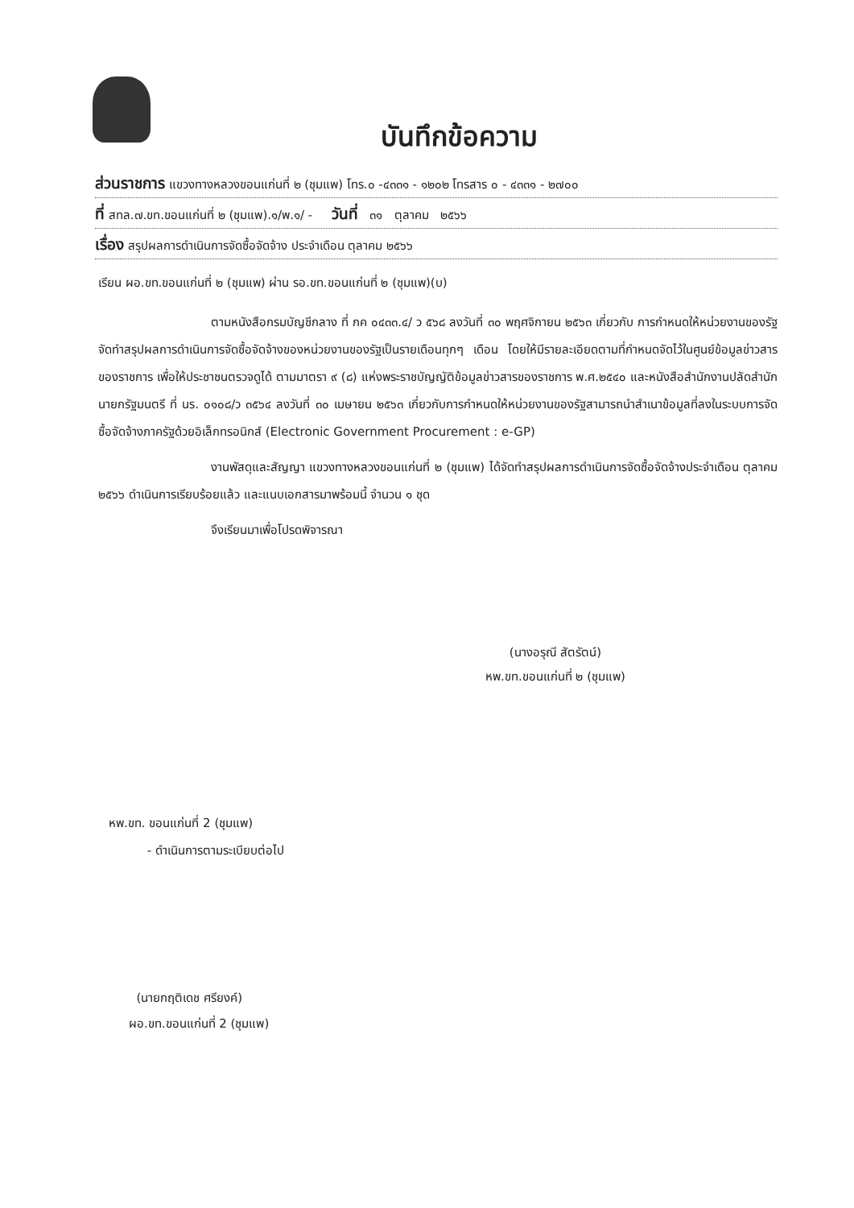บันทึกข้อความ
ส่วนราชการ แขวงทางหลวงขอนแก่นที่ ๒ (ชุมแพ) โทร.๐ -๔๓๓๑ - ๑๒๐๒ โทรสาร ๐ - ๔๓๓๑ - ๒๗๐๐
ที่ สทล.๗.ขท.ขอนแก่นที่ ๒ (ชุมแพ).๑/พ.๑/ - วันที่ ๓๑ ตุลาคม ๒๕๖๖
เรื่อง สรุปผลการดำเนินการจัดซื้อจัดจ้าง ประจำเดือน ตุลาคม ๒๕๖๖
เรียน ผอ.ขท.ขอนแก่นที่ ๒ (ชุมแพ) ผ่าน รอ.ขท.ขอนแก่นที่ ๒ (ชุมแพ)(บ)
ตามหนังสือกรมบัญชีกลาง ที่ กค ๐๔๓๓.๔/ ว ๕๖๘ ลงวันที่ ๓๐ พฤศจิกายน ๒๕๖๓ เกี่ยวกับ การกำหนดให้หน่วยงานของรัฐจัดทำสรุปผลการดำเนินการจัดซื้อจัดจ้างของหน่วยงานของรัฐเป็นรายเดือนทุกๆ เดือน โดยให้มีรายละเอียดตามที่กำหนดจัดไว้ในศูนย์ข้อมูลข่าวสารของราชการ เพื่อให้ประชาชนตรวจดูได้ ตามมาตรา ๙ (๘) แห่งพระราชบัญญัติข้อมูลข่าวสารของราชการ พ.ศ.๒๕๔๐ และหนังสือสำนักงานปลัดสำนักนายกรัฐมนตรี ที่ นร. ๐๑๐๘/ว ๓๕๖๔ ลงวันที่ ๓๐ เมษายน ๒๕๖๓ เกี่ยวกับการกำหนดให้หน่วยงานของรัฐสามารถนำสำเนาข้อมูลที่ลงในระบบการจัดซื้อจัดจ้างภาครัฐด้วยอิเล็กทรอนิกส์ (Electronic Government Procurement : e-GP)
งานพัสดุและสัญญา แขวงทางหลวงขอนแก่นที่ ๒ (ชุมแพ) ได้จัดทำสรุปผลการดำเนินการจัดซื้อจัดจ้างประจำเดือน ตุลาคม ๒๕๖๖ ดำเนินการเรียบร้อยแล้ว และแนบเอกสารมาพร้อมนี้ จำนวน ๑ ชุด
จึงเรียนมาเพื่อโปรดพิจารณา
(นางอรุณี สัตรัตน์)
หพ.ขท.ขอนแก่นที่ ๒ (ชุมแพ)
หพ.ขท. ขอนแก่นที่ 2 (ชุมแพ)
- ดำเนินการตามระเบียบต่อไป
(นายกฤติเดช ศรียงค์)
ผอ.ขท.ขอนแก่นที่ 2 (ชุมแพ)